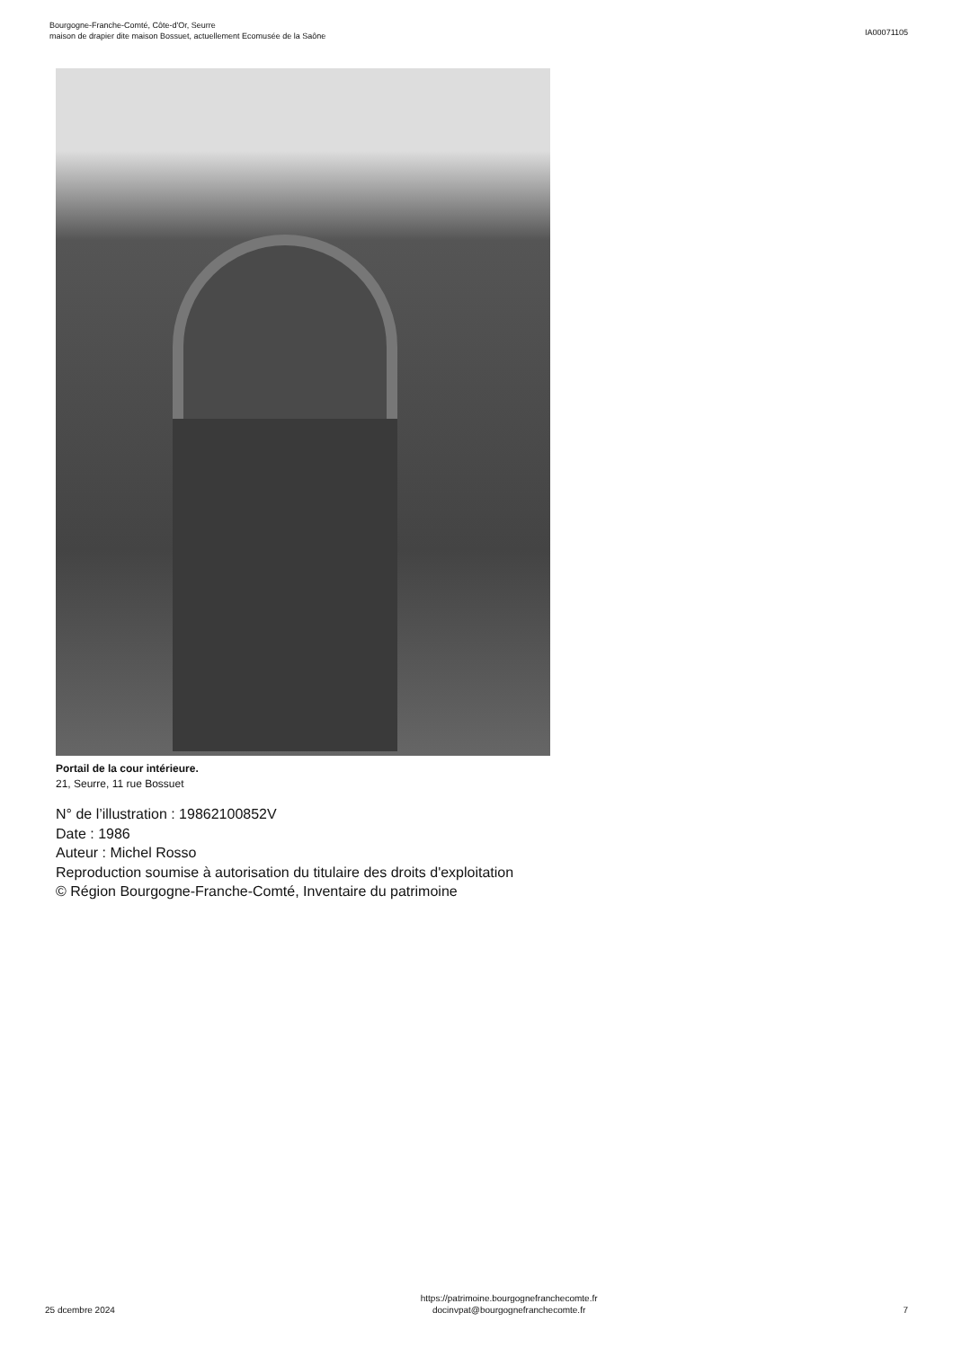Bourgogne-Franche-Comté, Côte-d'Or, Seurre
maison de drapier dite maison Bossuet, actuellement Ecomusée de la Saône
IA00071105
Portail de la cour intérieure.
21, Seurre, 11 rue Bossuet
N° de l’illustration : 19862100852V
Date : 1986
Auteur : Michel Rosso
Reproduction soumise à autorisation du titulaire des droits d'exploitation
© Région Bourgogne-Franche-Comté, Inventaire du patrimoine
25 dcembre 2024
https://patrimoine.bourgognefranchecomte.fr
docinvpat@bourgognefranchecomte.fr
7